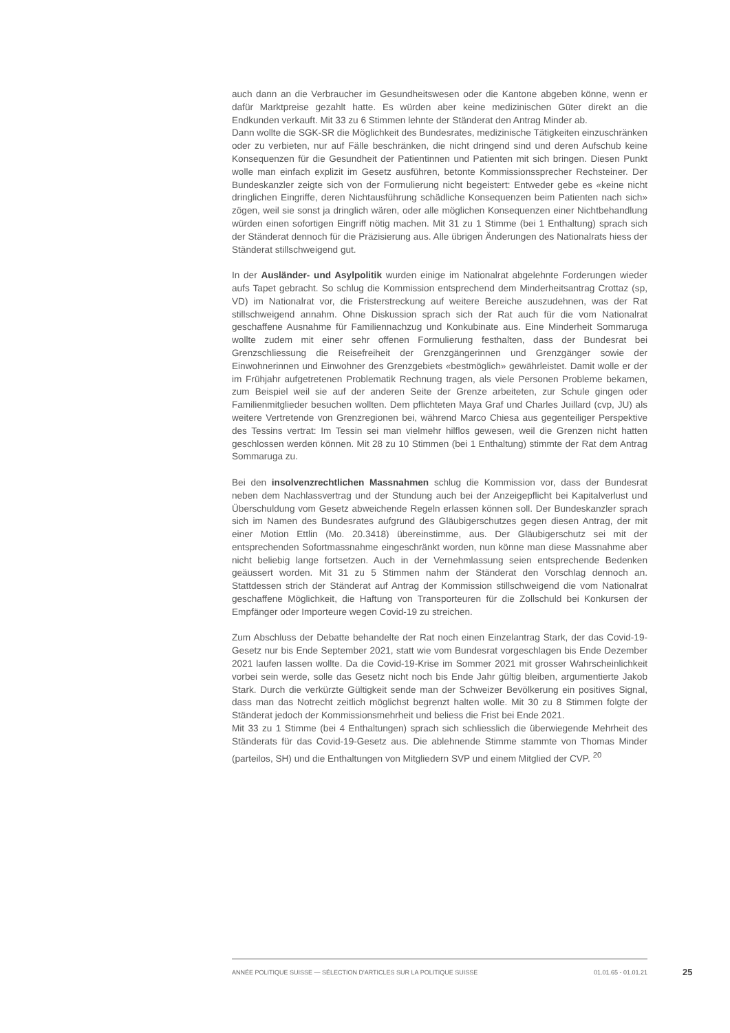auch dann an die Verbraucher im Gesundheitswesen oder die Kantone abgeben könne, wenn er dafür Marktpreise gezahlt hatte. Es würden aber keine medizinischen Güter direkt an die Endkunden verkauft. Mit 33 zu 6 Stimmen lehnte der Ständerat den Antrag Minder ab.
Dann wollte die SGK-SR die Möglichkeit des Bundesrates, medizinische Tätigkeiten einzuschränken oder zu verbieten, nur auf Fälle beschränken, die nicht dringend sind und deren Aufschub keine Konsequenzen für die Gesundheit der Patientinnen und Patienten mit sich bringen. Diesen Punkt wolle man einfach explizit im Gesetz ausführen, betonte Kommissionssprecher Rechsteiner. Der Bundeskanzler zeigte sich von der Formulierung nicht begeistert: Entweder gebe es «keine nicht dringlichen Eingriffe, deren Nichtausführung schädliche Konsequenzen beim Patienten nach sich» zögen, weil sie sonst ja dringlich wären, oder alle möglichen Konsequenzen einer Nichtbehandlung würden einen sofortigen Eingriff nötig machen. Mit 31 zu 1 Stimme (bei 1 Enthaltung) sprach sich der Ständerat dennoch für die Präzisierung aus. Alle übrigen Änderungen des Nationalrats hiess der Ständerat stillschweigend gut.
In der Ausländer- und Asylpolitik wurden einige im Nationalrat abgelehnte Forderungen wieder aufs Tapet gebracht. So schlug die Kommission entsprechend dem Minderheitsantrag Crottaz (sp, VD) im Nationalrat vor, die Fristerstreckung auf weitere Bereiche auszudehnen, was der Rat stillschweigend annahm. Ohne Diskussion sprach sich der Rat auch für die vom Nationalrat geschaffene Ausnahme für Familiennachzug und Konkubinate aus. Eine Minderheit Sommaruga wollte zudem mit einer sehr offenen Formulierung festhalten, dass der Bundesrat bei Grenzschliessung die Reisefreiheit der Grenzgängerinnen und Grenzgänger sowie der Einwohnerinnen und Einwohner des Grenzgebiets «bestmöglich» gewährleistet. Damit wolle er der im Frühjahr aufgetretenen Problematik Rechnung tragen, als viele Personen Probleme bekamen, zum Beispiel weil sie auf der anderen Seite der Grenze arbeiteten, zur Schule gingen oder Familienmitglieder besuchen wollten. Dem pflichteten Maya Graf und Charles Juillard (cvp, JU) als weitere Vertretende von Grenzregionen bei, während Marco Chiesa aus gegenteiliger Perspektive des Tessins vertrat: Im Tessin sei man vielmehr hilflos gewesen, weil die Grenzen nicht hatten geschlossen werden können. Mit 28 zu 10 Stimmen (bei 1 Enthaltung) stimmte der Rat dem Antrag Sommaruga zu.
Bei den insolvenzrechtlichen Massnahmen schlug die Kommission vor, dass der Bundesrat neben dem Nachlassvertrag und der Stundung auch bei der Anzeigepflicht bei Kapitalverlust und Überschuldung vom Gesetz abweichende Regeln erlassen können soll. Der Bundeskanzler sprach sich im Namen des Bundesrates aufgrund des Gläubigerschutzes gegen diesen Antrag, der mit einer Motion Ettlin (Mo. 20.3418) übereinstimme, aus. Der Gläubigerschutz sei mit der entsprechenden Sofortmassnahme eingeschränkt worden, nun könne man diese Massnahme aber nicht beliebig lange fortsetzen. Auch in der Vernehmlassung seien entsprechende Bedenken geäussert worden. Mit 31 zu 5 Stimmen nahm der Ständerat den Vorschlag dennoch an. Stattdessen strich der Ständerat auf Antrag der Kommission stillschweigend die vom Nationalrat geschaffene Möglichkeit, die Haftung von Transporteuren für die Zollschuld bei Konkursen der Empfänger oder Importeure wegen Covid-19 zu streichen.
Zum Abschluss der Debatte behandelte der Rat noch einen Einzelantrag Stark, der das Covid-19-Gesetz nur bis Ende September 2021, statt wie vom Bundesrat vorgeschlagen bis Ende Dezember 2021 laufen lassen wollte. Da die Covid-19-Krise im Sommer 2021 mit grosser Wahrscheinlichkeit vorbei sein werde, solle das Gesetz nicht noch bis Ende Jahr gültig bleiben, argumentierte Jakob Stark. Durch die verkürzte Gültigkeit sende man der Schweizer Bevölkerung ein positives Signal, dass man das Notrecht zeitlich möglichst begrenzt halten wolle. Mit 30 zu 8 Stimmen folgte der Ständerat jedoch der Kommissionsmehrheit und beliess die Frist bei Ende 2021.
Mit 33 zu 1 Stimme (bei 4 Enthaltungen) sprach sich schliesslich die überwiegende Mehrheit des Ständerats für das Covid-19-Gesetz aus. Die ablehnende Stimme stammte von Thomas Minder (parteilos, SH) und die Enthaltungen von Mitgliedern SVP und einem Mitglied der CVP. <sup>20</sup>
ANNÉE POLITIQUE SUISSE — SÉLECTION D'ARTICLES SUR LA POLITIQUE SUISSE 01.01.65 - 01.01.21
25